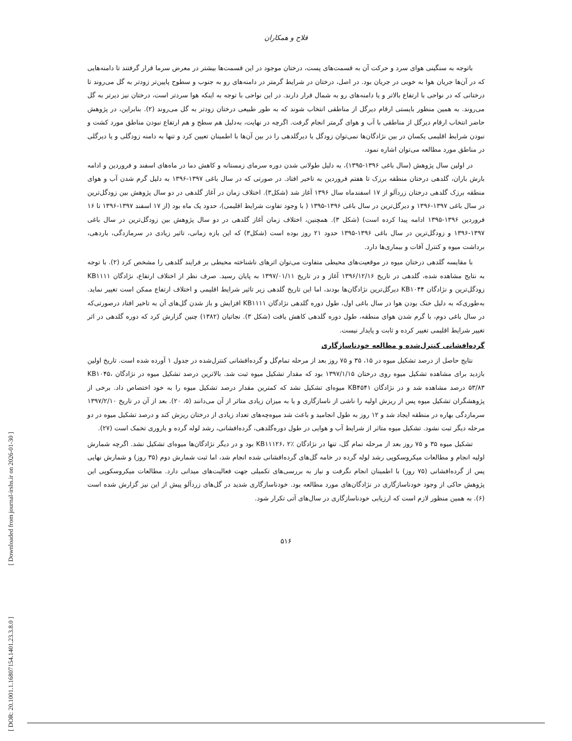[ DOR: 20.1001.1.16807154.1401.23.3.8.0 ] [ Downloaded from journal-irshs.ir on 2026-01-30 ]
فلاح و همکاران
باتوجه به سنگینی هوای سرد و حرکت آن به قسمت‌های پست، درختان موجود در این قسمت‌ها بیشتر در معرض سرما قرار گرفتند تا دامنه‌هایی که در آن‌ها جریان هوا به خوبی در جریان بود. در اصل، درختان در شرایط گرمتر در دامنه‌های رو به جنوب و سطوح پایین‌تر زودتر به گل می‌روند تا درختانی که در نواحی با ارتفاع بالاتر و یا دامنه‌های رو به شمال قرار دارند. در این نواحی با توجه به اینکه هوا سردتر است، درختان نیز دیرتر به گل می‌روند. به همین منظور بایستی ارقام دیرگل از مناطقی انتخاب شوند که به طور طبیعی درختان زودتر به گل می‌روند (۲). بنابراین، در پژوهش حاضر انتخاب ارقام دیرگل از مناطقی با آب و هوای گرمتر انجام گرفت. اگرچه در نهایت، به‌دلیل هم سطح و هم ارتفاع نبودن مناطق مورد کشت و نبودن شرایط اقلیمی یکسان در بین نژادگان‌ها نمی‌توان زودگل یا دیرگلدهی را در بین آن‌ها با اطمینان تعیین کرد و تنها به دامنه زودگلی و یا دیرگلی در مناطق مورد مطالعه می‌توان اشاره نمود.
در اولین سال پژوهش (سال باغی ۱۳۹۶-۱۳۹۵)، به دلیل طولانی شدن دوره سرمای زمستانه و کاهش دما در ماه‌های اسفند و فروردین و ادامه بارش باران، گلدهی درختان منطقه برزک تا هفتم فروردین به تاخیر افتاد. در صورتی که در سال باغی ۱۳۹۷-۱۳۹۶ به دلیل گرم شدن آب و هوای منطقه برزک گلدهی درختان زردآلو از ۱۷ اسفندماه سال ۱۳۹۶ آغاز شد (شکل۳). اختلاف زمان در آغاز گلدهی در دو سال پژوهش بین زودگل‌ترین در سال باغی ۱۳۹۷-۱۳۹۶ و دیرگل‌ترین در سال باغی ۱۳۹۶-۱۳۹۵ ( با وجود تفاوت شرایط اقلیمی)، حدود یک ماه بود (از ۱۷ اسفند ۱۳۹۷-۱۳۹۶ تا ۱۶ فروردین ۱۳۹۶-۱۳۹۵ ادامه پیدا کرده است) (شکل ۳). همچنین، اختلاف زمان آغاز گلدهی در دو سال پژوهش بین زودگل‌ترین در سال باغی ۱۳۹۷-۱۳۹۶ و زودگل‌ترین در سال باغی ۱۳۹۶-۱۳۹۵ حدود ۲۱ روز بوده است (شکل۳) که این بازه زمانی، تاثیر زیادی در سرمازدگی، باردهی، برداشت میوه و کنترل آفات و بیماری‌ها دارد.
با مقایسه گلدهی درختان میوه در موقعیت‌های محیطی متفاوت می‌توان اثرهای ناشناخته محیطی بر فرایند گلدهی را مشخص کرد (۲). با توجه به نتایج مشاهده شده، گلدهی در تاریخ ۱۳۹۶/۱۲/۱۶ آغاز و در تاریخ ۱۳۹۷/۰۱/۱۱ به پایان رسید. صرف نظر از اختلاف ارتفاع، نژادگان KB۱۱۱۱ زودگل‌ترین و نژادگان KB۱۰۴۴ دیرگل‌ترین نژادگان‌ها بودند، اما این تاریخ گلدهی زیر تاثیر شرایط اقلیمی و اختلاف ارتفاع ممکن است تغییر نماید. به‌طوری‌که به دلیل خنک بودن هوا در سال باغی اول، طول دوره گلدهی نژادگان KB۱۱۱۱ افزایش و باز شدن گل‌های آن به تاخیر افتاد درصورتی‌که در سال باغی دوم، با گرم شدن هوای منطقه، طول دوره گلدهی کاهش یافت (شکل ۳). نجاتیان (۱۳۸۲) چنین گزارش کرد که دوره گلدهی در اثر تغییر شرایط اقلیمی تغییر کرده و ثابت و پایدار نیست.
گرده‌افشانی کنترل‌شده و مطالعه خودناسازگاری
نتایج حاصل از درصد تشکیل میوه در ۱۵، ۳۵ و ۷۵ روز بعد از مرحله تمام‌گل و گرده‌افشانی کنترل‌شده در جدول ۱ آورده شده است. تاریخ اولین بازدید برای مشاهده تشکیل میوه روی درختان ۱۳۹۷/۱/۱۵ بود که مقدار تشکیل میوه ثبت شد. بالاترین درصد تشکیل میوه در نژادگان KB۱۰۴۵، ۵۳/۸۳ درصد مشاهده شد و در نژادگان KB۴۵۴۱ میوه‌ای تشکیل نشد که کمترین مقدار درصد تشکیل میوه را به خود اختصاص داد. برخی از پژوهشگران تشکیل میوه پس از ریزش اولیه را ناشی از ناسازگاری و یا به میزان زیادی متاثر از آن می‌دانند (۵، ۲۰). بعد از آن در تاریخ ۱۳۹۷/۲/۱۰ سرمازدگی بهاره در منطقه ایجاد شد و ۱۲ روز به طول انجامید و باعث شد میوه‌چه‌های تعداد زیادی از درختان ریزش کند و درصد تشکیل میوه در دو مرحله دیگر ثبت نشود. تشکیل میوه متاثر از شرایط آب و هوایی در طول دوره‌گلدهی، گرده‌افشانی، رشد لوله گرده و باروری تخمک است (۲۷).
تشکیل میوه ۳۵ و ۷۵ روز بعد از مرحله تمام گل، تنها در نژادگان KB۱۱۱۲۶، ۲٪ بود و در دیگر نژادگان‌ها میوه‌ای تشکیل نشد. اگرچه شمارش اولیه انجام و مطالعات میکروسکوپی رشد لوله گرده در خامه گل‌های گرده‌افشانی شده انجام شد، اما ثبت شمارش دوم (۳۵ روز) و شمارش نهایی پس از گرده‌افشانی (۷۵ روز) با اطمینان انجام نگرفت و نیاز به بررسی‌های تکمیلی جهت فعالیت‌های میدانی دارد. مطالعات میکروسکوپی این پژوهش حاکی از وجود خودناسازگاری در نژادگان‌های مورد مطالعه بود. خودناسازگاری شدید در گل‌های زردآلو پیش از این نیز گزارش شده است (۶). به همین منظور لازم است که ارزیابی خودناسازگاری در سال‌های آتی تکرار شود.
۵۱۶